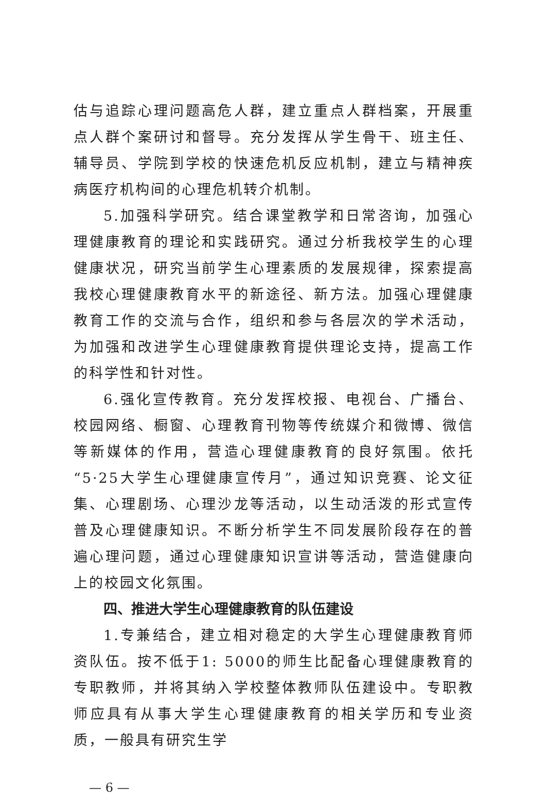估与追踪心理问题高危人群，建立重点人群档案，开展重点人群个案研讨和督导。充分发挥从学生骨干、班主任、辅导员、学院到学校的快速危机反应机制，建立与精神疾病医疗机构间的心理危机转介机制。
5.加强科学研究。结合课堂教学和日常咨询，加强心理健康教育的理论和实践研究。通过分析我校学生的心理健康状况，研究当前学生心理素质的发展规律，探索提高我校心理健康教育水平的新途径、新方法。加强心理健康教育工作的交流与合作，组织和参与各层次的学术活动，为加强和改进学生心理健康教育提供理论支持，提高工作的科学性和针对性。
6.强化宣传教育。充分发挥校报、电视台、广播台、校园网络、橱窗、心理教育刊物等传统媒介和微博、微信等新媒体的作用，营造心理健康教育的良好氛围。依托“5·25大学生心理健康宣传月”，通过知识竞赛、论文征集、心理剧场、心理沙龙等活动，以生动活泼的形式宣传普及心理健康知识。不断分析学生不同发展阶段存在的普遍心理问题，通过心理健康知识宣讲等活动，营造健康向上的校园文化氛围。
四、推进大学生心理健康教育的队伍建设
1.专兼结合，建立相对稳定的大学生心理健康教育师资队伍。按不低于1: 5000的师生比配备心理健康教育的专职教师，并将其纳入学校整体教师队伍建设中。专职教师应具有从事大学生心理健康教育的相关学历和专业资质，一般具有研究生学
— 6 —